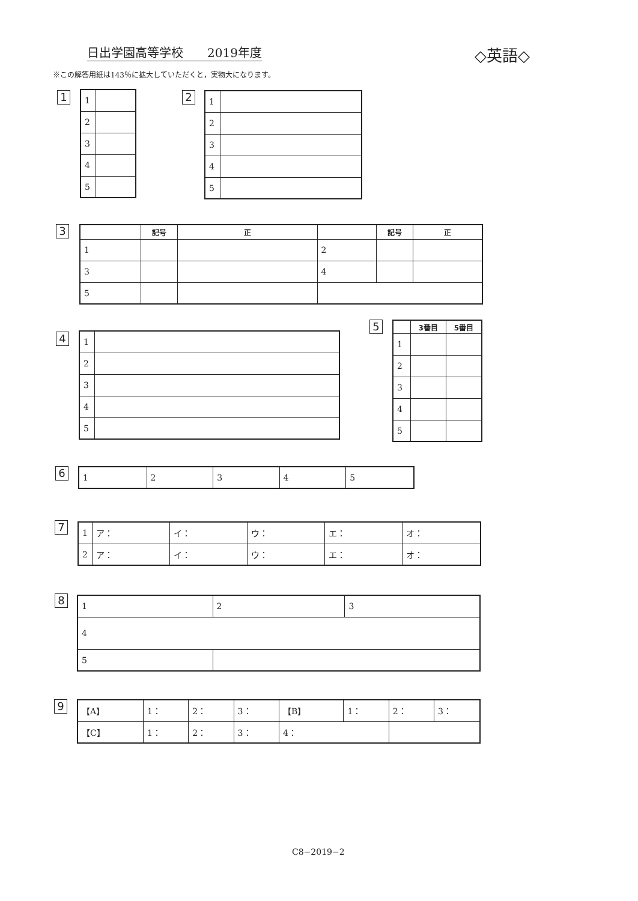日出学園高等学校　　2019年度 ◇英語◇
※この解答用紙は143％に拡大していただくと，実物大になります。
1
| 1 | |
| 2 | |
| 3 | |
| 4 | |
| 5 | |
2
| 1 | |
| 2 | |
| 3 | |
| 4 | |
| 5 | |
3
| | 記号 | 正 | | 記号 | 正 |
| 1 | | | 2 | | |
| 3 | | | 4 | | |
| 5 | | | | | |
4
| 1 | |
| 2 | |
| 3 | |
| 4 | |
| 5 | |
5
| | 3番目 | 5番目 |
| 1 | | |
| 2 | | |
| 3 | | |
| 4 | | |
| 5 | | |
6
| 1 | 2 | 3 | 4 | 5 |
7
| 1 | ア： | イ： | ウ： | エ： | オ： |
| 2 | ア： | イ： | ウ： | エ： | オ： |
8
| 1 | 2 | 3 |
| 4 | | |
| 5 | | |
9
| 【A】 | 1： | 2： | 3： | 【B】 | 1： | 2： | 3： |
| 【C】 | 1： | 2： | 3： | 4： | | | |
C8−2019−2